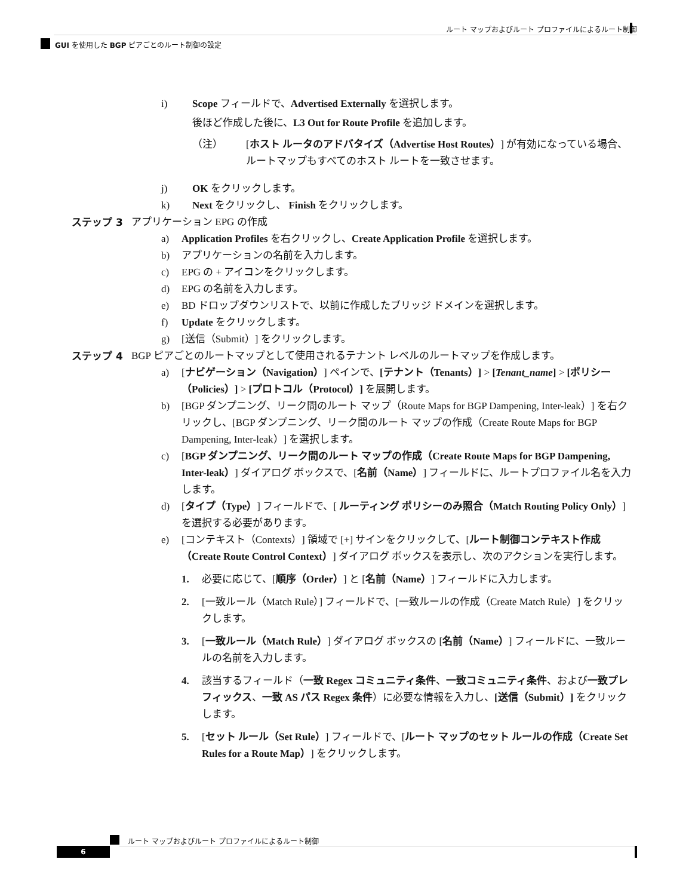ルート マップおよびルート プロファイルによるルート制御
GUI を使用した BGP ピアごとのルート制御の設定
i) Scope フィールドで、Advertised Externally を選択します。
後ほど作成した後に、L3 Out for Route Profile を追加します。
（注） [ホスト ルータのアドバタイズ（Advertise Host Routes）] が有効になっている場合、ルートマップもすべてのホスト ルートを一致させます。
j) OK をクリックします。
k) Next をクリックし、 Finish をクリックします。
ステップ 3 アプリケーション EPG の作成
a) Application Profiles を右クリックし、Create Application Profile を選択します。
b) アプリケーションの名前を入力します。
c) EPG の + アイコンをクリックします。
d) EPG の名前を入力します。
e) BD ドロップダウンリストで、以前に作成したブリッジ ドメインを選択します。
f) Update をクリックします。
g) [送信（Submit）] をクリックします。
ステップ 4 BGP ピアごとのルートマップとして使用されるテナント レベルのルートマップを作成します。
a) [ナビゲーション（Navigation）] ペインで、[テナント（Tenants）] > [Tenant_name] > [ポリシー（Policies）] > [プロトコル（Protocol）] を展開します。
b) [BGP ダンプニング、リーク間のルート マップ（Route Maps for BGP Dampening, Inter-leak）] を右クリックし、[BGP ダンプニング、リーク間のルート マップの作成（Create Route Maps for BGP Dampening, Inter-leak）] を選択します。
c) [BGP ダンプニング、リーク間のルート マップの作成（Create Route Maps for BGP Dampening, Inter-leak）] ダイアログ ボックスで、[名前（Name）] フィールドに、ルートプロファイル名を入力します。
d) [タイプ（Type）] フィールドで、[ ルーティング ポリシーのみ照合（Match Routing Policy Only）] を選択する必要があります。
e) [コンテキスト（Contexts）] 領域で [+] サインをクリックして、[ルート制御コンテキスト作成（Create Route Control Context）] ダイアログ ボックスを表示し、次のアクションを実行します。
1. 必要に応じて、[順序（Order）] と [名前（Name）] フィールドに入力します。
2. [一致ルール（Match Rule）] フィールドで、[一致ルールの作成（Create Match Rule）] をクリックします。
3. [一致ルール（Match Rule）] ダイアログ ボックスの [名前（Name）] フィールドに、一致ルールの名前を入力します。
4. 該当するフィールド（一致 Regex コミュニティ条件、一致コミュニティ条件、および一致プレフィックス、一致 AS パス Regex 条件）に必要な情報を入力し、[送信（Submit）] をクリックします。
5. [セット ルール（Set Rule）] フィールドで、[ルート マップのセット ルールの作成（Create Set Rules for a Route Map）] をクリックします。
ルート マップおよびルート プロファイルによるルート制御
6